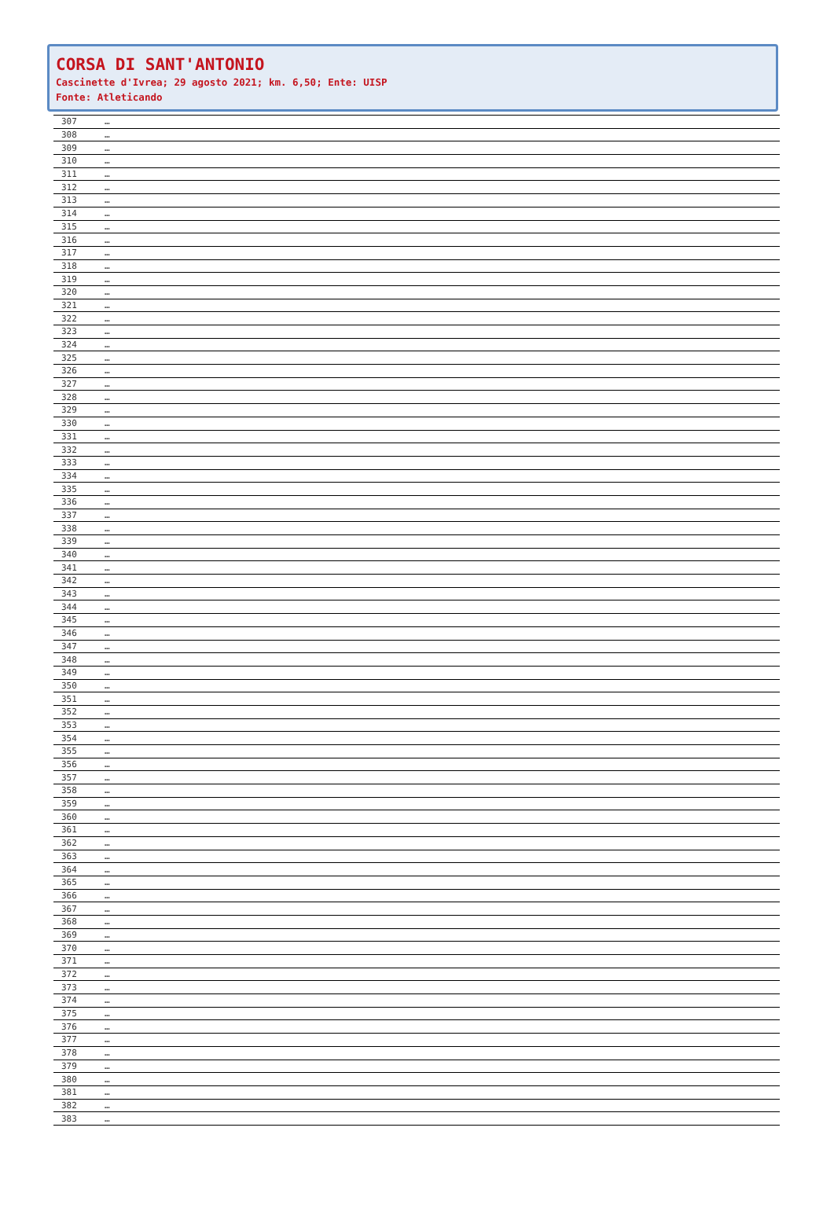CORSA DI SANT'ANTONIO
Cascinette d'Ivrea; 29 agosto 2021; km. 6,50; Ente: UISP
Fonte: Atleticando
| 307 | … |
| 308 | … |
| 309 | … |
| 310 | … |
| 311 | … |
| 312 | … |
| 313 | … |
| 314 | … |
| 315 | … |
| 316 | … |
| 317 | … |
| 318 | … |
| 319 | … |
| 320 | … |
| 321 | … |
| 322 | … |
| 323 | … |
| 324 | … |
| 325 | … |
| 326 | … |
| 327 | … |
| 328 | … |
| 329 | … |
| 330 | … |
| 331 | … |
| 332 | … |
| 333 | … |
| 334 | … |
| 335 | … |
| 336 | … |
| 337 | … |
| 338 | … |
| 339 | … |
| 340 | … |
| 341 | … |
| 342 | … |
| 343 | … |
| 344 | … |
| 345 | … |
| 346 | … |
| 347 | … |
| 348 | … |
| 349 | … |
| 350 | … |
| 351 | … |
| 352 | … |
| 353 | … |
| 354 | … |
| 355 | … |
| 356 | … |
| 357 | … |
| 358 | … |
| 359 | … |
| 360 | … |
| 361 | … |
| 362 | … |
| 363 | … |
| 364 | … |
| 365 | … |
| 366 | … |
| 367 | … |
| 368 | … |
| 369 | … |
| 370 | … |
| 371 | … |
| 372 | … |
| 373 | … |
| 374 | … |
| 375 | … |
| 376 | … |
| 377 | … |
| 378 | … |
| 379 | … |
| 380 | … |
| 381 | … |
| 382 | … |
| 383 | … |